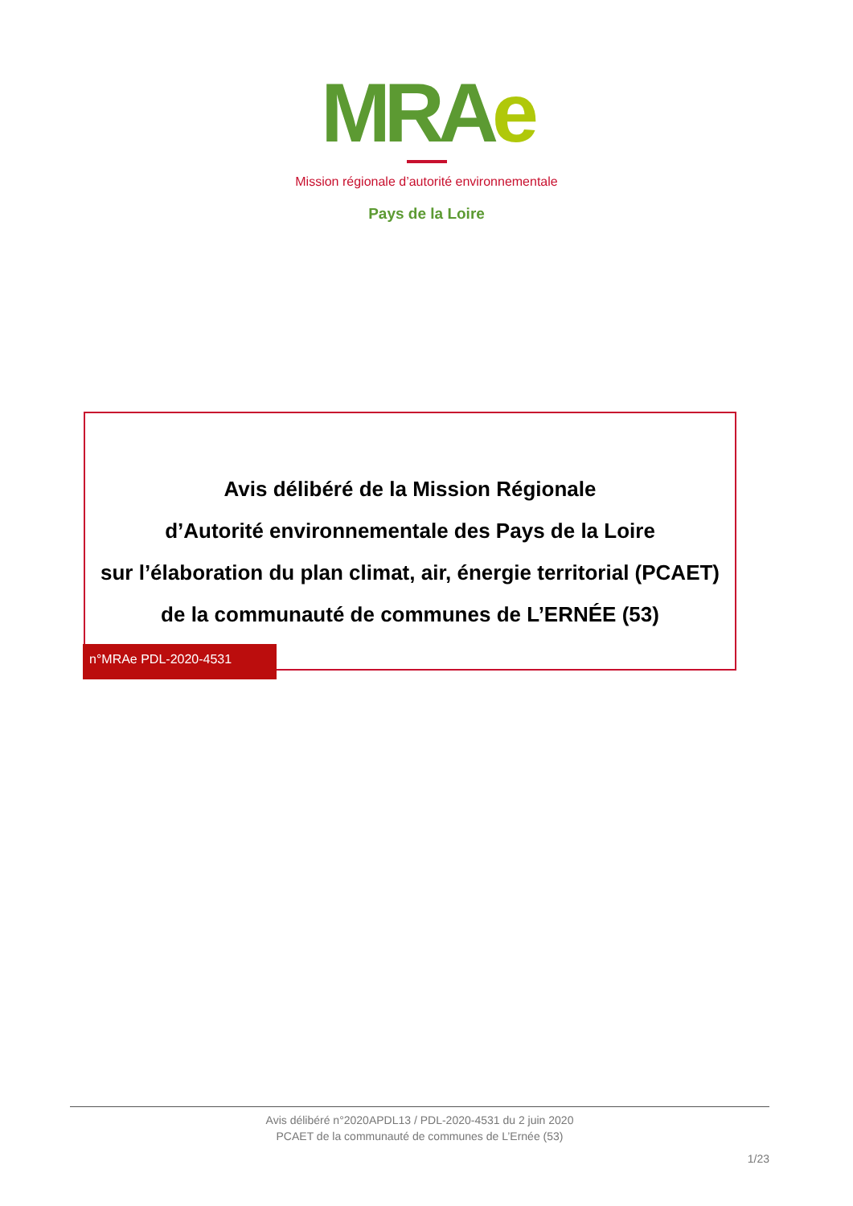MRAe
Mission régionale d’autorité environnementale
Pays de la Loire
Avis délibéré de la Mission Régionale
d’Autorité environnementale des Pays de la Loire
sur l’élaboration du plan climat, air, énergie territorial (PCAET)
de la communauté de communes de L’ERNÉE (53)
n°MRAe PDL-2020-4531
Avis délibéré n°2020APDL13 / PDL-2020-4531 du 2 juin 2020
PCAET de la communauté de communes de L’Ernée (53)
1/23